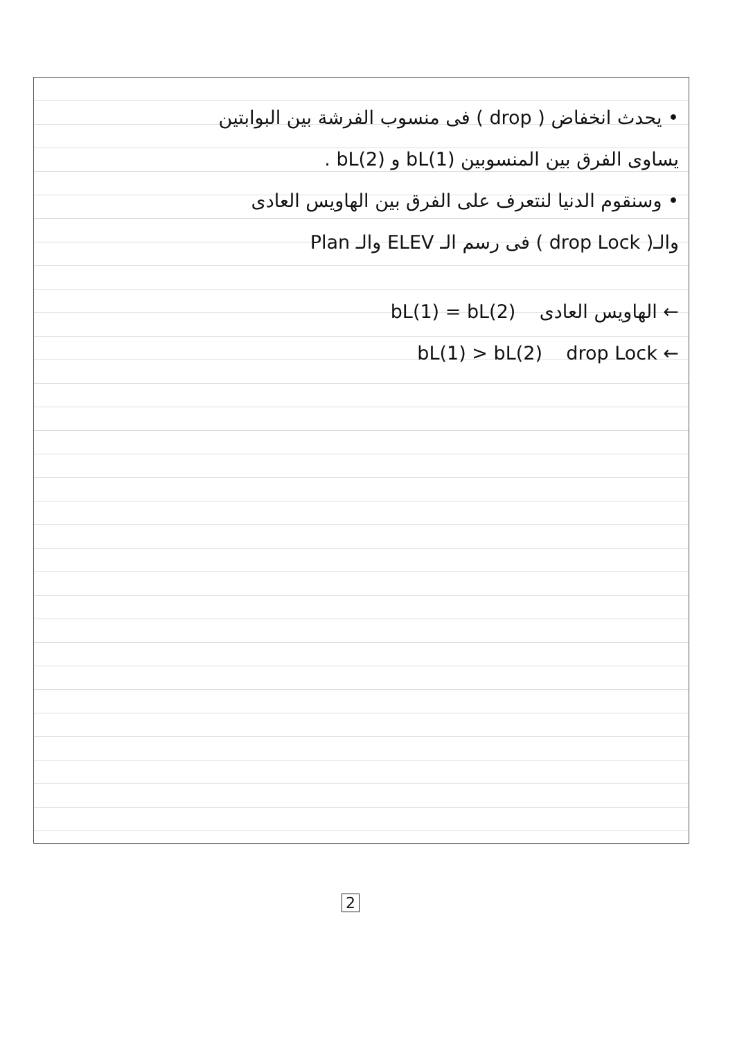• يحدث انخفاض ( drop ) فى منسوب الفرشة بين البوابتين
يساوى الفرق بين المنسوبين bL(1) و bL(2) .
• وسنقوم الدنيا لنتعرف على الفرق بين الهاويس العادى
والـ( drop Lock ) فى رسم الـ ELEV والـ Plan
← الهاويس العادى bL(1) = bL(2)
← drop Lock bL(1) > bL(2)
2